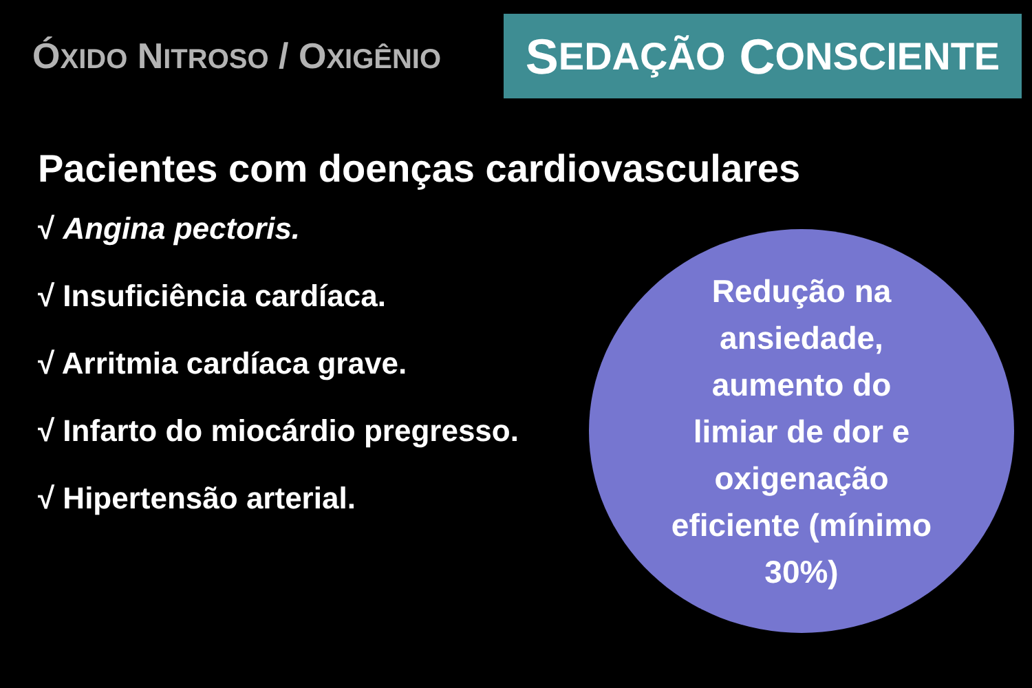ÓXIDO NITROSO / OXIGÊNIO
S EDAÇÃO C ONSCIENTE
Pacientes com doenças cardiovasculares
√ Angina pectoris.
√ Insuficiência cardíaca.
√ Arritmia cardíaca grave.
√ Infarto do miocárdio pregresso.
√ Hipertensão arterial.
Redução na
ansiedade,
aumento do
limiar de dor e
oxigenação
eficiente (mínimo
30%)